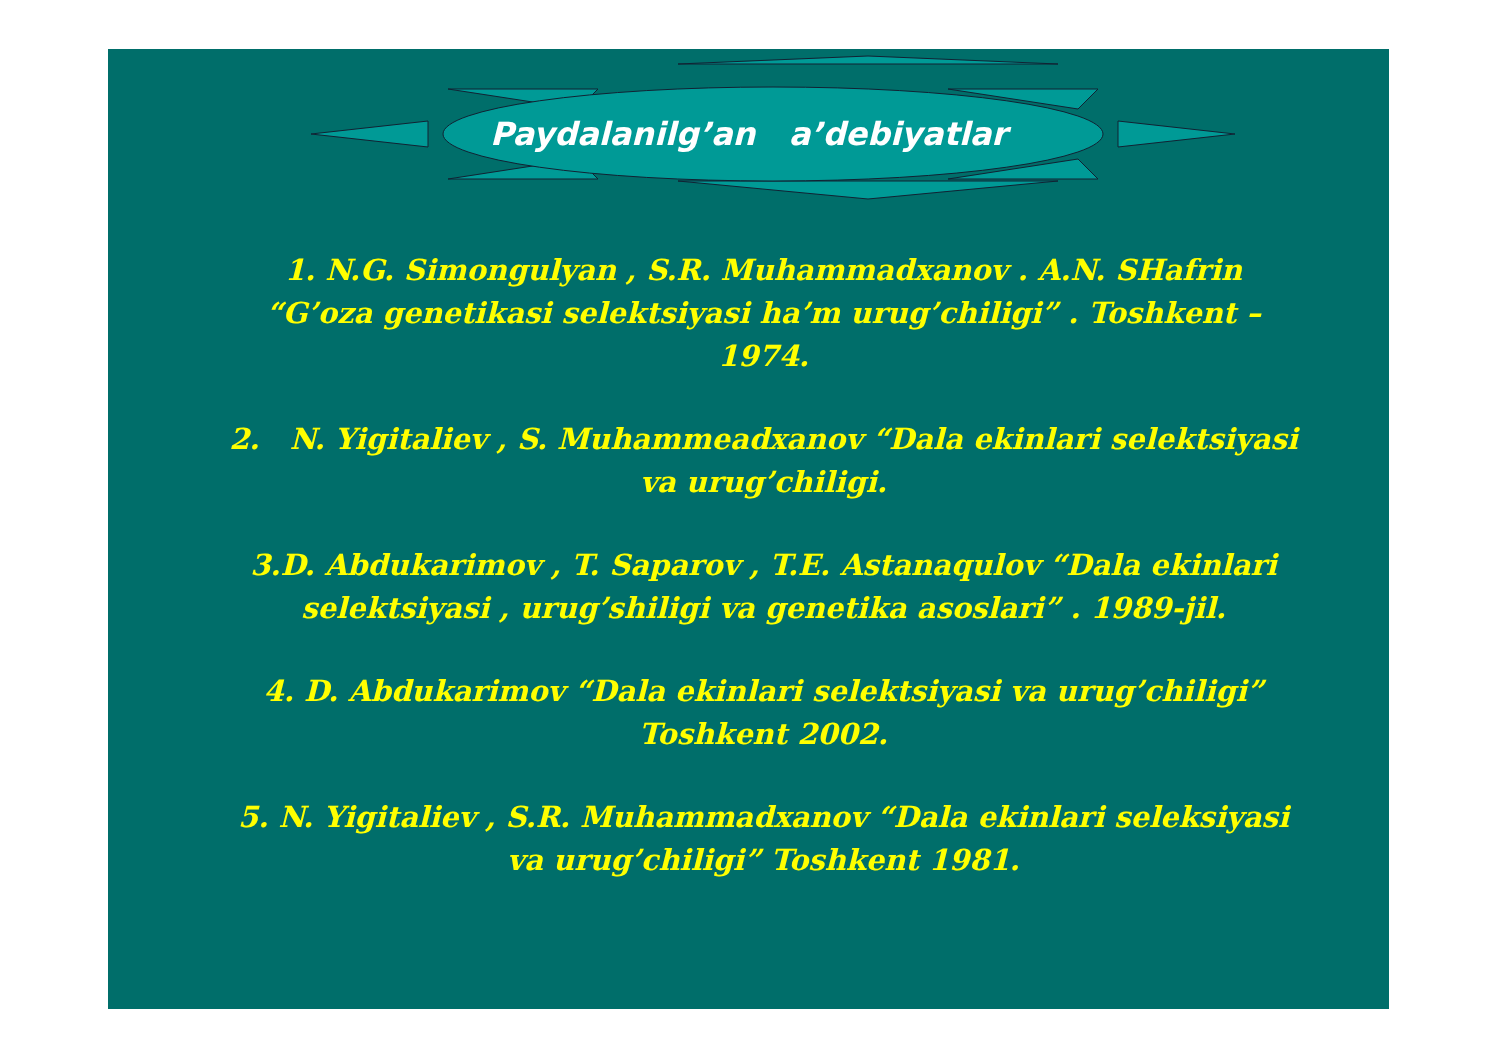Paydalanilg’an a’debiyatlar
1. N.G. Simongulyan , S.R. Muhammadxanov . A.N. SHafrin “G’oza genetikasi selektsiyasi ha’m urug’chiligi” . Toshkent – 1974.
2. N. Yigitaliev , S. Muhammeadxanov “Dala ekinlari selektsiyasi va urug’chiligi.
3.D. Abdukarimov , T. Saparov , T.E. Astanaqulov “Dala ekinlari selektsiyasi , urug’shiligi va genetika asoslari” . 1989-jil.
4. D. Abdukarimov “Dala ekinlari selektsiyasi va urug’chiligi” Toshkent 2002.
5. N. Yigitaliev , S.R. Muhammadxanov “Dala ekinlari seleksiyasi va urug’chiligi” Toshkent 1981.